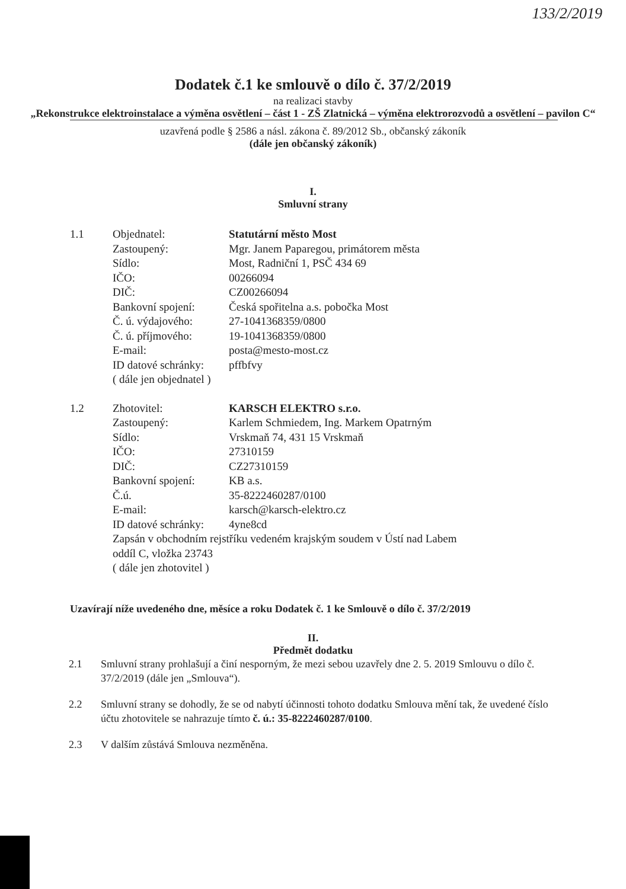133/2/2019
Dodatek č.1 ke smlouvě o dílo č. 37/2/2019
na realizaci stavby
„Rekonstrukce elektroinstalace a výměna osvětlení – část 1 - ZŠ Zlatnická – výměna elektrorozvodů a osvětlení – pavilon C“
uzavřená podle § 2586 a násl. zákona č. 89/2012 Sb., občanský zákoník
(dále jen občanský zákoník)
I.
Smluvní strany
| 1.1 | Objednatel: | Statutární město Most |
| | Zastoupený: | Mgr. Janem Paparegou, primátorem města |
| | Sídlo: | Most, Radniční 1, PSČ 434 69 |
| | IČO: | 00266094 |
| | DIČ: | CZ00266094 |
| | Bankovní spojení: | Česká spořitelna a.s. pobočka Most |
| | Č. ú. výdajového: | 27-1041368359/0800 |
| | Č. ú. příjmového: | 19-1041368359/0800 |
| | E-mail: | posta@mesto-most.cz |
| | ID datové schránky: | pffbfvy |
| | ( dále jen objednatel ) | |
| 1.2 | Zhotovitel: | KARSCH ELEKTRO s.r.o. |
| | Zastoupený: | Karlem Schmiedem, Ing. Markem Opatrným |
| | Sídlo: | Vrskmaň 74, 431 15 Vrskmaň |
| | IČO: | 27310159 |
| | DIČ: | CZ27310159 |
| | Bankovní spojení: | KB a.s. |
| | Č.ú. | 35-8222460287/0100 |
| | E-mail: | karsch@karsch-elektro.cz |
| | ID datové schránky: | 4yne8cd |
| | Zapsán v obchodním rejstříku vedeném krajským soudem v Ústí nad Labem oddíl C, vložka 23743 ( dále jen zhotovitel ) | |
Uzavírají níže uvedeného dne, měsíce a roku Dodatek č. 1 ke Smlouvě o dílo č. 37/2/2019
II.
Předmět dodatku
2.1 Smluvní strany prohlašují a činí nesporným, že mezi sebou uzavřely dne 2. 5. 2019 Smlouvu o dílo č. 37/2/2019 (dále jen „Smlouva“).
2.2 Smluvní strany se dohodly, že se od nabytí účinnosti tohoto dodatku Smlouva mění tak, že uvedené číslo účtu zhotovitele se nahrazuje tímto č. ú.: 35-8222460287/0100.
2.3 V dalším zůstává Smlouva nezměněna.